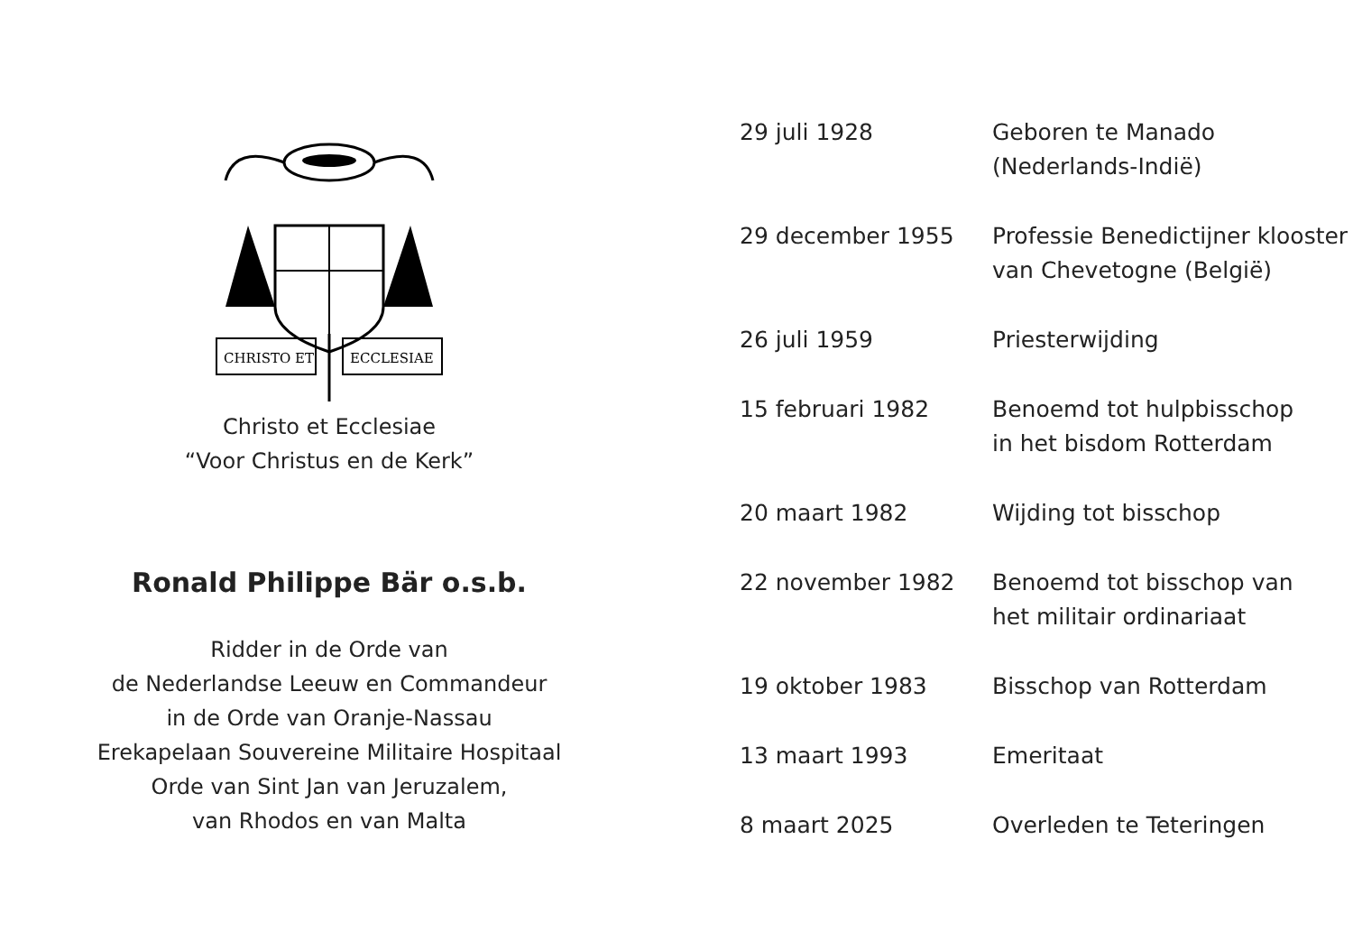CHRISTO ET
ECCLESIAE
Christo et Ecclesiae
“Voor Christus en de Kerk”
Ronald Philippe Bär o.s.b.
Ridder in de Orde van
de Nederlandse Leeuw en Commandeur
in de Orde van Oranje-Nassau
Erekapelaan Souvereine Militaire Hospitaal
Orde van Sint Jan van Jeruzalem,
van Rhodos en van Malta
| 29 juli 1928 | Geboren te Manado (Nederlands-Indië) |
| 29 december 1955 | Professie Benedictijner klooster van Chevetogne (België) |
| 26 juli 1959 | Priesterwijding |
| 15 februari 1982 | Benoemd tot hulpbisschop in het bisdom Rotterdam |
| 20 maart 1982 | Wijding tot bisschop |
| 22 november 1982 | Benoemd tot bisschop van het militair ordinariaat |
| 19 oktober 1983 | Bisschop van Rotterdam |
| 13 maart 1993 | Emeritaat |
| 8 maart 2025 | Overleden te Teteringen |